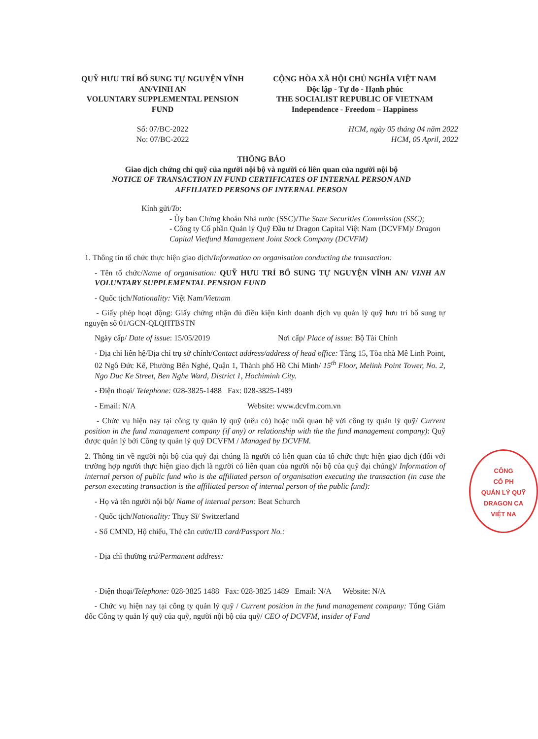QUỸ HƯU TRÍ BỔ SUNG TỰ NGUYỆN VĨNH AN/VINH AN
VOLUNTARY SUPPLEMENTAL PENSION FUND
CỘNG HÒA XÃ HỘI CHỦ NGHĨA VIỆT NAM
Độc lập - Tự do - Hạnh phúc
THE SOCIALIST REPUBLIC OF VIETNAM
Independence - Freedom – Happiness
Số: 07/BC-2022
No: 07/BC-2022
HCM, ngày 05 tháng 04 năm 2022
HCM, 05 April, 2022
THÔNG BÁO
Giao dịch chứng chỉ quỹ của người nội bộ và người có liên quan của người nội bộ
NOTICE OF TRANSACTION IN FUND CERTIFICATES OF INTERNAL PERSON AND
AFFILIATED PERSONS OF INTERNAL PERSON
Kính gửi/To:
- Ủy ban Chứng khoán Nhà nước (SSC)/The State Securities Commission (SSC);
- Công ty Cổ phần Quản lý Quỹ Đầu tư Dragon Capital Việt Nam (DCVFM)/ Dragon Capital Vietfund Management Joint Stock Company (DCVFM)
1. Thông tin tổ chức thực hiện giao dịch/Information on organisation conducting the transaction:
- Tên tổ chức/Name of organisation: QUỸ HƯU TRÍ BỔ SUNG TỰ NGUYỆN VĨNH AN/ VINH AN VOLUNTARY SUPPLEMENTAL PENSION FUND
- Quốc tịch/Nationality: Việt Nam/Vietnam
- Giấy phép hoạt động: Giấy chứng nhận đủ điều kiện kinh doanh dịch vụ quản lý quỹ hưu trí bổ sung tự nguyện số 01/GCN-QLQHTBSTN
Ngày cấp/ Date of issue: 15/05/2019 Nơi cấp/ Place of issue: Bộ Tài Chính
- Địa chỉ liên hệ/Địa chỉ trụ sở chính/Contact address/address of head office: Tầng 15, Tòa nhà Mê Linh Point, 02 Ngô Đức Kế, Phường Bến Nghé, Quận 1, Thành phố Hồ Chí Minh/ 15<sup>th</sup> Floor, Melinh Point Tower, No. 2, Ngo Duc Ke Street, Ben Nghe Ward, District 1, Hochiminh City.
- Điện thoại/ Telephone: 028-3825-1488 Fax: 028-3825-1489
- Email: N/A Website: www.dcvfm.com.vn
- Chức vụ hiện nay tại công ty quản lý quỹ (nếu có) hoặc mối quan hệ với công ty quản lý quỹ/ Current position in the fund management company (if any) or relationship with the the fund management company): Quỹ được quản lý bởi Công ty quản lý quỹ DCVFM / Managed by DCVFM.
2. Thông tin về người nội bộ của quỹ đại chúng là người có liên quan của tổ chức thực hiện giao dịch (đối với trường hợp người thực hiện giao dịch là người có liên quan của người nội bộ của quỹ đại chúng)/ Information of internal person of public fund who is the affiliated person of organisation executing the transaction (in case the person executing transaction is the affiliated person of internal person of the public fund):
- Họ và tên người nội bộ/ Name of internal person: Beat Schurch
- Quốc tịch/Nationality: Thụy Sĩ/ Switzerland
- Số CMND, Hộ chiếu, Thẻ căn cước/ID card/Passport No.:
- Địa chỉ thường trú/Permanent address:
- Điện thoại/Telephone: 028-3825 1488 Fax: 028-3825 1489 Email: N/A Website: N/A
- Chức vụ hiện nay tại công ty quản lý quỹ / Current position in the fund management company: Tổng Giám đốc Công ty quản lý quỹ của quỹ, người nội bộ của quỹ/ CEO of DCVFM, insider of Fund
CÔNG
CỔ PH
QUẢN LÝ QUỸ
DRAGON CA
VIỆT NA